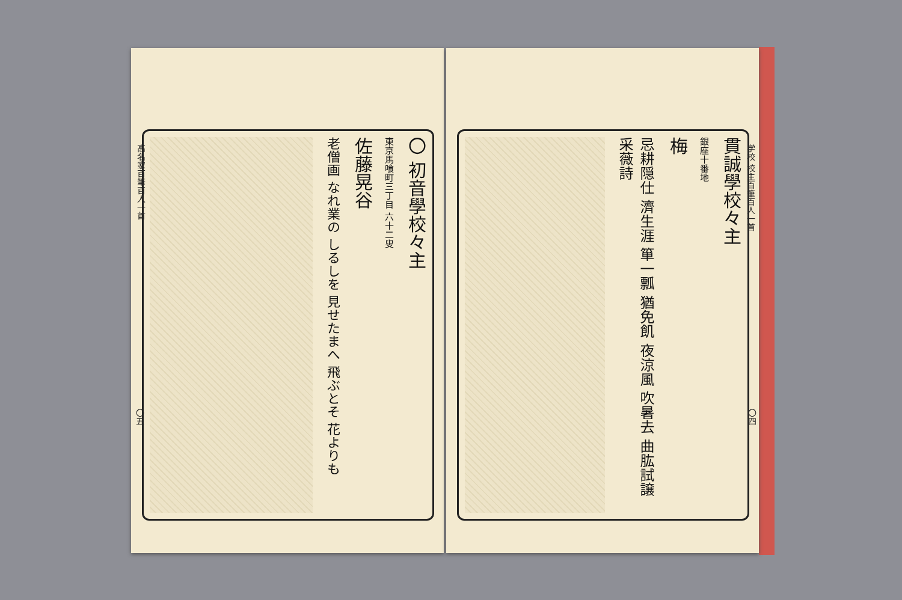高名家百筆百人一首
〇五
〇 初音學校々主
東京馬喰町三丁目 六十二叟
佐藤晃谷
老僧画 なれ業の しるしを 見せたまへ 飛ぶとそ 花よりも
学校 校主百筆百人一首
〇四
貫誠學校々主
銀座十番地
梅
忌耕隠仕 濟生涯 箪一瓢 猶免飢 夜涼風 吹暑去 曲肱試譲 采薇詩